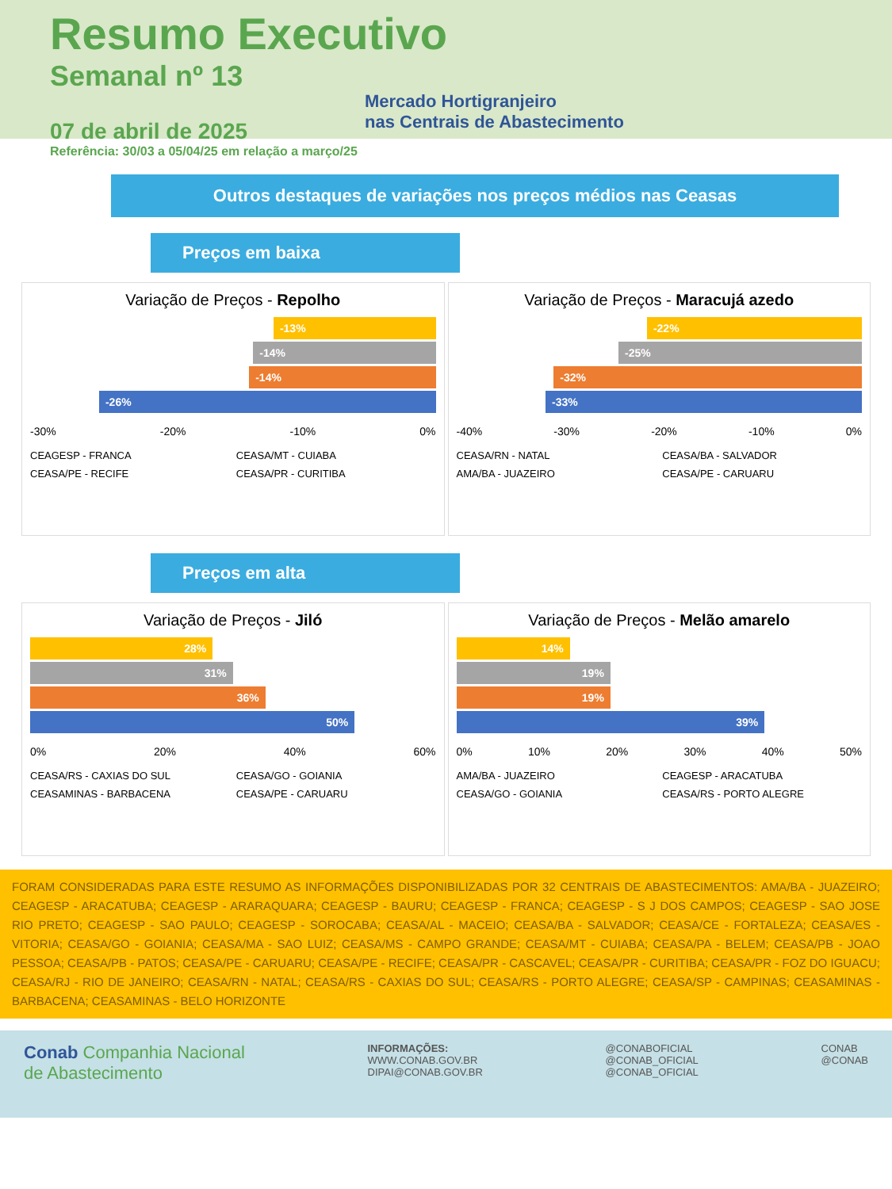Resumo Executivo
Semanal nº 13
Mercado Hortigranjeiro
nas Centrais de Abastecimento
07 de abril de 2025
Referência: 30/03 a 05/04/25 em relação a março/25
Outros destaques de variações nos preços médios nas Ceasas
Preços em baixa
Variação de Preços - Repolho
-13%
-14%
-14%
-26%
-30% -20% -10% 0%
CEAGESP - FRANCA CEASA/MT - CUIABA CEASA/PE - RECIFE CEASA/PR - CURITIBA
Variação de Preços - Maracujá azedo
-22%
-25%
-32%
-33%
-40% -30% -20% -10% 0%
CEASA/RN - NATAL CEASA/BA - SALVADOR AMA/BA - JUAZEIRO CEASA/PE - CARUARU
Preços em alta
Variação de Preços - Jiló
28%
31%
36%
50%
0% 20% 40% 60%
CEASA/RS - CAXIAS DO SUL CEASA/GO - GOIANIA CEASAMINAS - BARBACENA CEASA/PE - CARUARU
Variação de Preços - Melão amarelo
14%
19%
19%
39%
0% 10% 20% 30% 40% 50%
AMA/BA - JUAZEIRO CEAGESP - ARACATUBA CEASA/GO - GOIANIA CEASA/RS - PORTO ALEGRE
FORAM CONSIDERADAS PARA ESTE RESUMO AS INFORMAÇÕES DISPONIBILIZADAS POR 32 CENTRAIS DE ABASTECIMENTOS: AMA/BA - JUAZEIRO; CEAGESP - ARACATUBA; CEAGESP - ARARAQUARA; CEAGESP - BAURU; CEAGESP - FRANCA; CEAGESP - S J DOS CAMPOS; CEAGESP - SAO JOSE RIO PRETO; CEAGESP - SAO PAULO; CEAGESP - SOROCABA; CEASA/AL - MACEIO; CEASA/BA - SALVADOR; CEASA/CE - FORTALEZA; CEASA/ES - VITORIA; CEASA/GO - GOIANIA; CEASA/MA - SAO LUIZ; CEASA/MS - CAMPO GRANDE; CEASA/MT - CUIABA; CEASA/PA - BELEM; CEASA/PB - JOAO PESSOA; CEASA/PB - PATOS; CEASA/PE - CARUARU; CEASA/PE - RECIFE; CEASA/PR - CASCAVEL; CEASA/PR - CURITIBA; CEASA/PR - FOZ DO IGUACU; CEASA/RJ - RIO DE JANEIRO; CEASA/RN - NATAL; CEASA/RS - CAXIAS DO SUL; CEASA/RS - PORTO ALEGRE; CEASA/SP - CAMPINAS; CEASAMINAS - BARBACENA; CEASAMINAS - BELO HORIZONTE
Conab Companhia Nacional
de Abastecimento
INFORMAÇÕES:
WWW.CONAB.GOV.BR
DIPAI@CONAB.GOV.BR
@CONABOFICIAL
@CONAB_OFICIAL
@CONAB_OFICIAL
CONAB
@CONAB